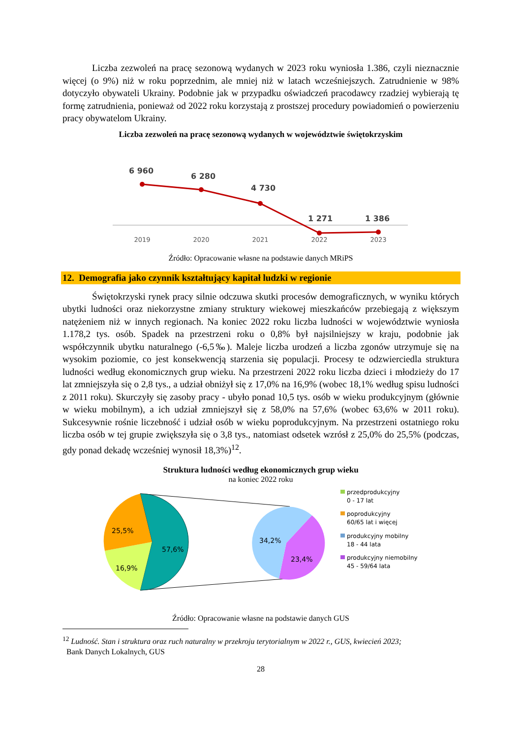Liczba zezwoleń na pracę sezonową wydanych w 2023 roku wyniosła 1.386, czyli nieznacznie więcej (o 9%) niż w roku poprzednim, ale mniej niż w latach wcześniejszych. Zatrudnienie w 98% dotyczyło obywateli Ukrainy. Podobnie jak w przypadku oświadczeń pracodawcy rzadziej wybierają tę formę zatrudnienia, ponieważ od 2022 roku korzystają z prostszej procedury powiadomień o powierzeniu pracy obywatelom Ukrainy.
Liczba zezwoleń na pracę sezonową wydanych w województwie świętokrzyskim
6 960
6 280
4 730
1 271
1 386
2019
2020
2021
2022
2023
Źródło: Opracowanie własne na podstawie danych MRiPS
12. Demografia jako czynnik kształtujący kapitał ludzki w regionie
Świętokrzyski rynek pracy silnie odczuwa skutki procesów demograficznych, w wyniku których ubytki ludności oraz niekorzystne zmiany struktury wiekowej mieszkańców przebiegają z większym natężeniem niż w innych regionach. Na koniec 2022 roku liczba ludności w województwie wyniosła 1.178,2 tys. osób. Spadek na przestrzeni roku o 0,8% był najsilniejszy w kraju, podobnie jak współczynnik ubytku naturalnego (-6,5‰). Maleje liczba urodzeń a liczba zgonów utrzymuje się na wysokim poziomie, co jest konsekwencją starzenia się populacji. Procesy te odzwierciedla struktura ludności według ekonomicznych grup wieku. Na przestrzeni 2022 roku liczba dzieci i młodzieży do 17 lat zmniejszyła się o 2,8 tys., a udział obniżył się z 17,0% na 16,9% (wobec 18,1% według spisu ludności z 2011 roku). Skurczyły się zasoby pracy - ubyło ponad 10,5 tys. osób w wieku produkcyjnym (głównie w wieku mobilnym), a ich udział zmniejszył się z 58,0% na 57,6% (wobec 63,6% w 2011 roku). Sukcesywnie rośnie liczebność i udział osób w wieku poprodukcyjnym. Na przestrzeni ostatniego roku liczba osób w tej grupie zwiększyła się o 3,8 tys., natomiast odsetek wzrósł z 25,0% do 25,5% (podczas, gdy ponad dekadę wcześniej wynosił 18,3%)<sup>12</sup>.
Struktura ludności według ekonomicznych grup wieku
na koniec 2022 roku
25,5%
57,6%
16,9%
34,2%
23,4%
przedprodukcyjny
0 - 17 lat
poprodukcyjny
60/65 lat i więcej
produkcyjny mobilny
18 - 44 lata
produkcyjny niemobilny
45 - 59/64 lata
Źródło: Opracowanie własne na podstawie danych GUS
<sup>12</sup> Ludność. Stan i struktura oraz ruch naturalny w przekroju terytorialnym w 2022 r., GUS, kwiecień 2023;
Bank Danych Lokalnych, GUS
28